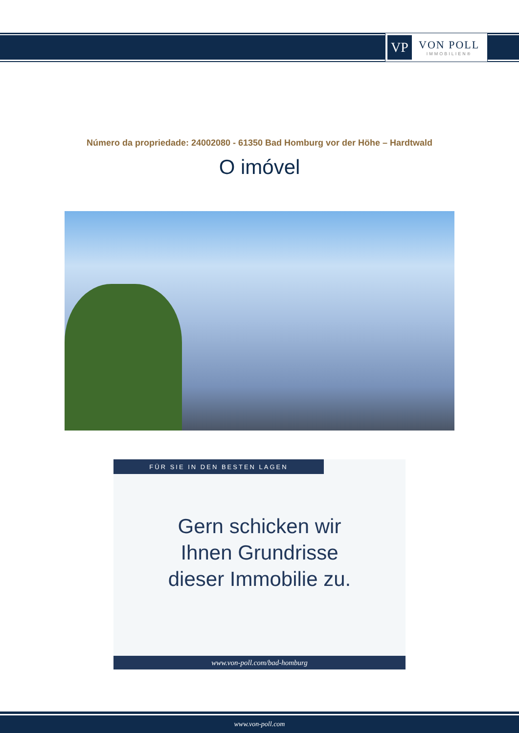VP
VON POLL
IMMOBILIEN®
Número da propriedade: 24002080 - 61350 Bad Homburg vor der Höhe – Hardtwald
O imóvel
FÜR SIE IN DEN BESTEN LAGEN
Gern schicken wir
Ihnen Grundrisse
dieser Immobilie zu.
www.von-poll.com/bad-homburg
www.von-poll.com